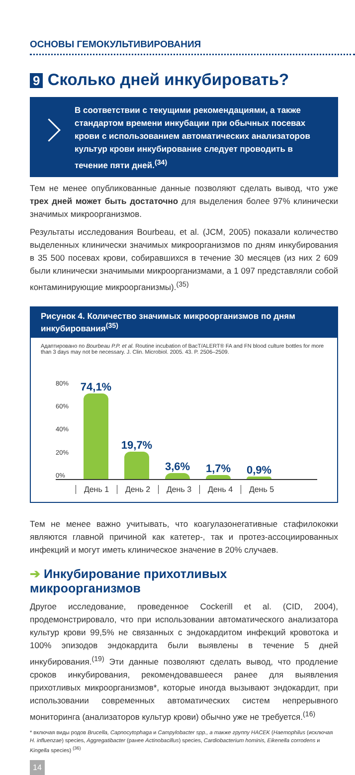ОСНОВЫ ГЕМОКУЛЬТИВИРОВАНИЯ
9 Сколько дней инкубировать?
В соответствии с текущими рекомендациями, а также стандартом времени инкубации при обычных посевах крови с использованием автоматических анализаторов культур крови инкубирование следует проводить в течение пяти дней.<sup>(34)</sup>
Тем не менее опубликованные данные позволяют сделать вывод, что уже трех дней может быть достаточно для выделения более 97% клинически значимых микроорганизмов.
Результаты исследования Bourbeau, et al. (JCM, 2005) показали количество выделенных клинически значимых микроорганизмов по дням инкубирования в 35 500 посевах крови, собиравшихся в течение 30 месяцев (из них 2 609 были клинически значимыми микроорганизмами, а 1 097 представляли собой контаминирующие микроорганизмы).<sup>(35)</sup>
Рисунок 4. Количество значимых микроорганизмов по дням инкубирования<sup>(35)</sup>
Адаптировано по Bourbeau P.P. et al. Routine incubation of BacT/ALERT® FA and FN blood culture bottles for more than 3 days may not be necessary. J. Clin. Microbiol. 2005. 43. P. 2506–2509.
80%
60%
40%
20%
0%
74,1%
19,7%
3,6%
1,7%
0,9%
День 1 День 2 День 3 День 4 День 5
Тем не менее важно учитывать, что коагулазонегативные стафилококки являются главной причиной как катетер-, так и протез-ассоциированных инфекций и могут иметь клиническое значение в 20% случаев.
➔ Инкубирование прихотливых микроорганизмов
Другое исследование, проведенное Cockerill et al. (CID, 2004), продемонстрировало, что при использовании автоматического анализатора культур крови 99,5% не связанных с эндокардитом инфекций кровотока и 100% эпизодов эндокардита были выявлены в течение 5 дней инкубирования.<sup>(19)</sup> Эти данные позволяют сделать вывод, что продление сроков инкубирования, рекомендовавшееся ранее для выявления прихотливых микроорганизмов*, которые иногда вызывают эндокардит, при использовании современных автоматических систем непрерывного мониторинга (анализаторов культур крови) обычно уже не требуется.<sup>(16)</sup>
* включая виды родов Brucella, Capnocytophaga и Campylobacter spp., а также группу HACEK (Haemophilus (исключая H. influenzae) species, Aggregatibacter (ранее Actinobacillus) species, Cardiobacterium hominis, Eikenella corrodens и Kingella species) <sup>(36)</sup>
14